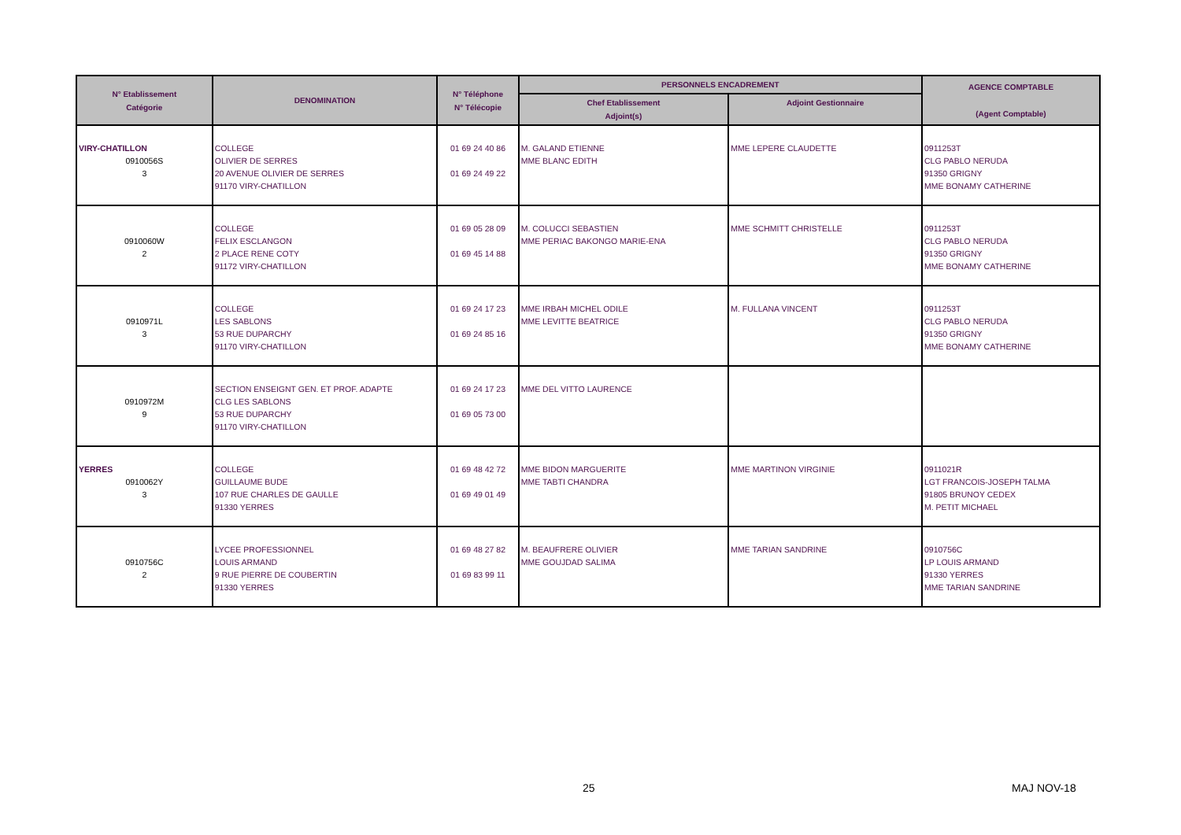| N° Etablissement Catégorie | DENOMINATION | N° Téléphone N° Télécopie | PERSONNELS ENCADREMENT | | AGENCE COMPTABLE (Agent Comptable) |
| --- | --- | --- | --- | --- | --- |
| | | | Chef Etablissement Adjoint(s) | Adjoint Gestionnaire | |
| VIRY-CHATILLON 0910056S 3 | COLLEGE OLIVIER DE SERRES 20 AVENUE OLIVIER DE SERRES 91170 VIRY-CHATILLON | 01 69 24 40 86 01 69 24 49 22 | M. GALAND ETIENNE MME BLANC EDITH | MME LEPERE CLAUDETTE | 0911253T CLG PABLO NERUDA 91350 GRIGNY MME BONAMY CATHERINE |
| 0910060W 2 | COLLEGE FELIX ESCLANGON 2 PLACE RENE COTY 91172 VIRY-CHATILLON | 01 69 05 28 09 01 69 45 14 88 | M. COLUCCI SEBASTIEN MME PERIAC BAKONGO MARIE-ENA | MME SCHMITT CHRISTELLE | 0911253T CLG PABLO NERUDA 91350 GRIGNY MME BONAMY CATHERINE |
| 0910971L 3 | COLLEGE LES SABLONS 53 RUE DUPARCHY 91170 VIRY-CHATILLON | 01 69 24 17 23 01 69 24 85 16 | MME IRBAH MICHEL ODILE MME LEVITTE BEATRICE | M. FULLANA VINCENT | 0911253T CLG PABLO NERUDA 91350 GRIGNY MME BONAMY CATHERINE |
| 0910972M 9 | SECTION ENSEIGNT GEN. ET PROF. ADAPTE CLG LES SABLONS 53 RUE DUPARCHY 91170 VIRY-CHATILLON | 01 69 24 17 23 01 69 05 73 00 | MME DEL VITTO LAURENCE | | |
| YERRES 0910062Y 3 | COLLEGE GUILLAUME BUDE 107 RUE CHARLES DE GAULLE 91330 YERRES | 01 69 48 42 72 01 69 49 01 49 | MME BIDON MARGUERITE MME TABTI CHANDRA | MME MARTINON VIRGINIE | 0911021R LGT FRANCOIS-JOSEPH TALMA 91805 BRUNOY CEDEX M. PETIT MICHAEL |
| 0910756C 2 | LYCEE PROFESSIONNEL LOUIS ARMAND 9 RUE PIERRE DE COUBERTIN 91330 YERRES | 01 69 48 27 82 01 69 83 99 11 | M. BEAUFRERE OLIVIER MME GOUJDAD SALIMA | MME TARIAN SANDRINE | 0910756C LP LOUIS ARMAND 91330 YERRES MME TARIAN SANDRINE |
25 MAJ NOV-18